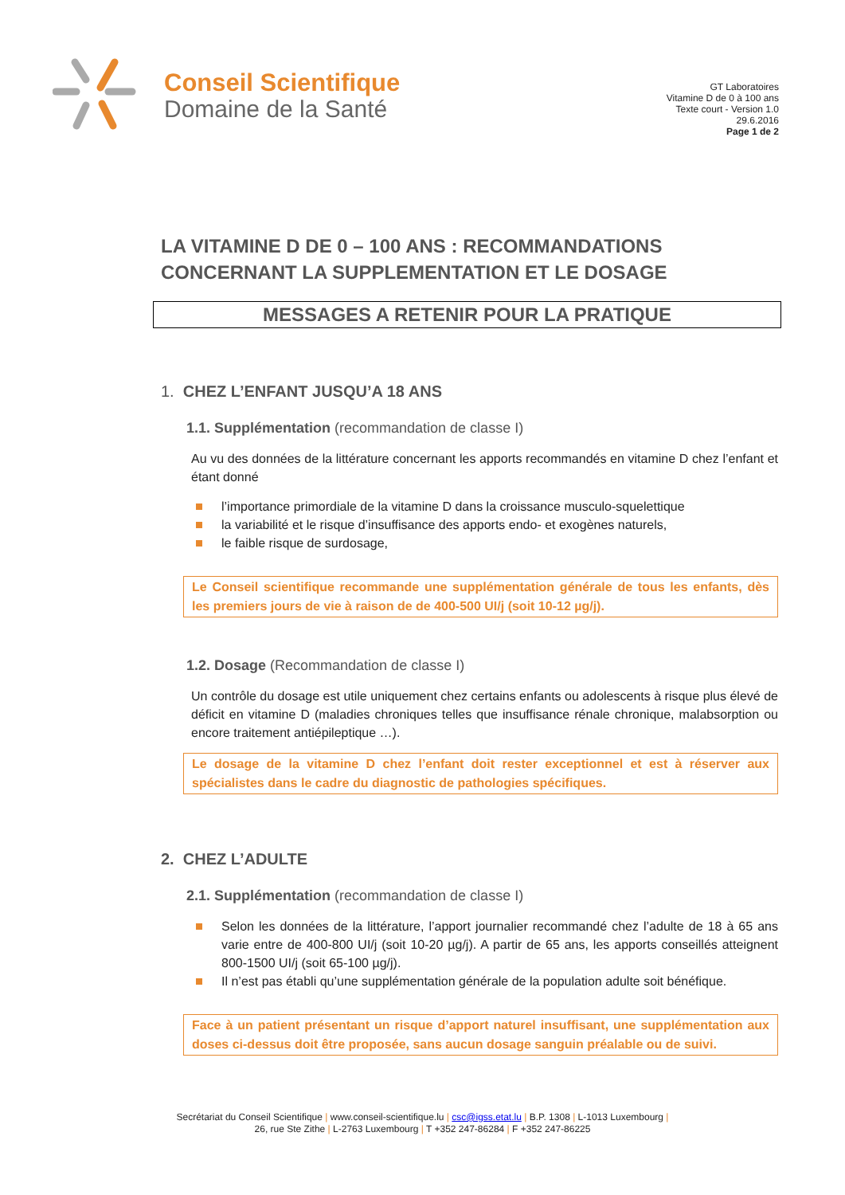Conseil Scientifique
Domaine de la Santé
GT Laboratoires
Vitamine D de 0 à 100 ans
Texte court - Version 1.0
29.6.2016
Page 1 de 2
LA VITAMINE D DE 0 – 100 ANS : RECOMMANDATIONS CONCERNANT LA SUPPLEMENTATION ET LE DOSAGE
MESSAGES A RETENIR POUR LA PRATIQUE
1. CHEZ L’ENFANT JUSQU’A 18 ANS
1.1. Supplémentation (recommandation de classe I)
Au vu des données de la littérature concernant les apports recommandés en vitamine D chez l’enfant et étant donné
l’importance primordiale de la vitamine D dans la croissance musculo-squelettique
la variabilité et le risque d’insuffisance des apports endo- et exogènes naturels,
le faible risque de surdosage,
Le Conseil scientifique recommande une supplémentation générale de tous les enfants, dès les premiers jours de vie à raison de de 400-500 UI/j (soit 10-12 µg/j).
1.2. Dosage (Recommandation de classe I)
Un contrôle du dosage est utile uniquement chez certains enfants ou adolescents à risque plus élevé de déficit en vitamine D (maladies chroniques telles que insuffisance rénale chronique, malabsorption ou encore traitement antiépileptique …).
Le dosage de la vitamine D chez l’enfant doit rester exceptionnel et est à réserver aux spécialistes dans le cadre du diagnostic de pathologies spécifiques.
2. CHEZ L’ADULTE
2.1. Supplémentation (recommandation de classe I)
Selon les données de la littérature, l’apport journalier recommandé chez l’adulte de 18 à 65 ans varie entre de 400-800 UI/j (soit 10-20 µg/j). A partir de 65 ans, les apports conseillés atteignent 800-1500 UI/j (soit 65-100 µg/j).
Il n’est pas établi qu’une supplémentation générale de la population adulte soit bénéfique.
Face à un patient présentant un risque d’apport naturel insuffisant, une supplémentation aux doses ci-dessus doit être proposée, sans aucun dosage sanguin préalable ou de suivi.
Secrétariat du Conseil Scientifique | www.conseil-scientifique.lu | csc@igss.etat.lu | B.P. 1308 | L-1013 Luxembourg |
26, rue Ste Zithe | L-2763 Luxembourg | T +352 247-86284 | F +352 247-86225